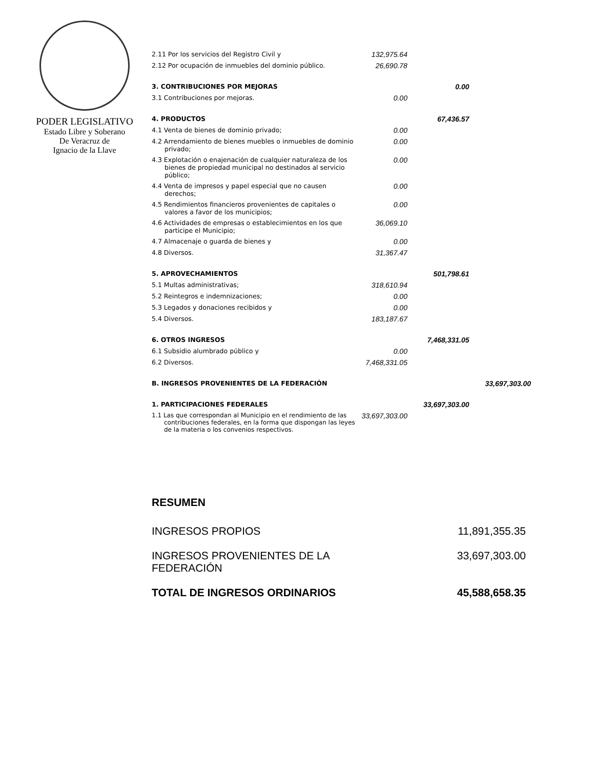PODER LEGISLATIVO
Estado Libre y Soberano
De Veracruz de
Ignacio de la Llave
| 2.11 Por los servicios del Registro Civil y | 132,975.64 | | |
| 2.12 Por ocupación de inmuebles del dominio público. | 26,690.78 | | |
| 3. CONTRIBUCIONES POR MEJORAS | | 0.00 | |
| 3.1 Contribuciones por mejoras. | 0.00 | | |
| 4. PRODUCTOS | | 67,436.57 | |
| 4.1 Venta de bienes de dominio privado; | 0.00 | | |
| 4.2 Arrendamiento de bienes muebles o inmuebles de dominio privado; | 0.00 | | |
| 4.3 Explotación o enajenación de cualquier naturaleza de los bienes de propiedad municipal no destinados al servicio público; | 0.00 | | |
| 4.4 Venta de impresos y papel especial que no causen derechos; | 0.00 | | |
| 4.5 Rendimientos financieros provenientes de capitales o valores a favor de los municipios; | 0.00 | | |
| 4.6 Actividades de empresas o establecimientos en los que participe el Municipio; | 36,069.10 | | |
| 4.7 Almacenaje o guarda de bienes y | 0.00 | | |
| 4.8 Diversos. | 31,367.47 | | |
| 5. APROVECHAMIENTOS | | 501,798.61 | |
| 5.1 Multas administrativas; | 318,610.94 | | |
| 5.2 Reintegros e indemnizaciones; | 0.00 | | |
| 5.3 Legados y donaciones recibidos y | 0.00 | | |
| 5.4 Diversos. | 183,187.67 | | |
| 6. OTROS INGRESOS | | 7,468,331.05 | |
| 6.1 Subsidio alumbrado público y | 0.00 | | |
| 6.2 Diversos. | 7,468,331.05 | | |
| B. INGRESOS PROVENIENTES DE LA FEDERACIÓN | | | 33,697,303.00 |
| 1. PARTICIPACIONES FEDERALES | | 33,697,303.00 | |
| 1.1 Las que correspondan al Municipio en el rendimiento de las contribuciones federales, en la forma que dispongan las leyes de la materia o los convenios respectivos. | 33,697,303.00 | | |
RESUMEN
| INGRESOS PROPIOS | 11,891,355.35 |
| INGRESOS PROVENIENTES DE LA FEDERACIÓN | 33,697,303.00 |
| TOTAL DE INGRESOS ORDINARIOS | 45,588,658.35 |